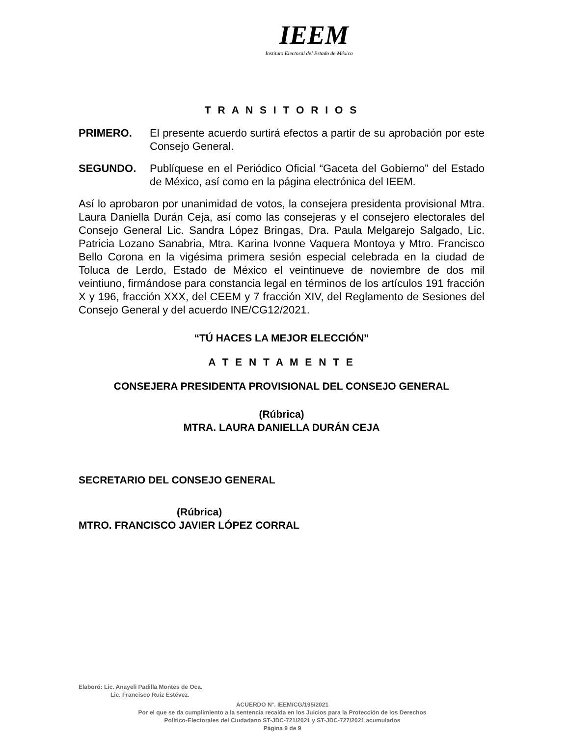IEEM
Instituto Electoral del Estado de México
T R A N S I T O R I O S
PRIMERO. El presente acuerdo surtirá efectos a partir de su aprobación por este Consejo General.
SEGUNDO. Publíquese en el Periódico Oficial “Gaceta del Gobierno” del Estado de México, así como en la página electrónica del IEEM.
Así lo aprobaron por unanimidad de votos, la consejera presidenta provisional Mtra. Laura Daniella Durán Ceja, así como las consejeras y el consejero electorales del Consejo General Lic. Sandra López Bringas, Dra. Paula Melgarejo Salgado, Lic. Patricia Lozano Sanabria, Mtra. Karina Ivonne Vaquera Montoya y Mtro. Francisco Bello Corona en la vigésima primera sesión especial celebrada en la ciudad de Toluca de Lerdo, Estado de México el veintinueve de noviembre de dos mil veintiuno, firmándose para constancia legal en términos de los artículos 191 fracción X y 196, fracción XXX, del CEEM y 7 fracción XIV, del Reglamento de Sesiones del Consejo General y del acuerdo INE/CG12/2021.
“TÚ HACES LA MEJOR ELECCIÓN”
A T E N T A M E N T E
CONSEJERA PRESIDENTA PROVISIONAL DEL CONSEJO GENERAL
(Rúbrica)
MTRA. LAURA DANIELLA DURÁN CEJA
SECRETARIO DEL CONSEJO GENERAL
(Rúbrica)
MTRO. FRANCISCO JAVIER LÓPEZ CORRAL
Elaboró: Lic. Anayeli Padilla Montes de Oca.
Lic. Francisco Ruiz Estévez.
ACUERDO N°. IEEM/CG/195/2021
Por el que se da cumplimiento a la sentencia recaída en los Juicios para la Protección de los Derechos
Político-Electorales del Ciudadano ST-JDC-721/2021 y ST-JDC-727/2021 acumulados
Página 9 de 9